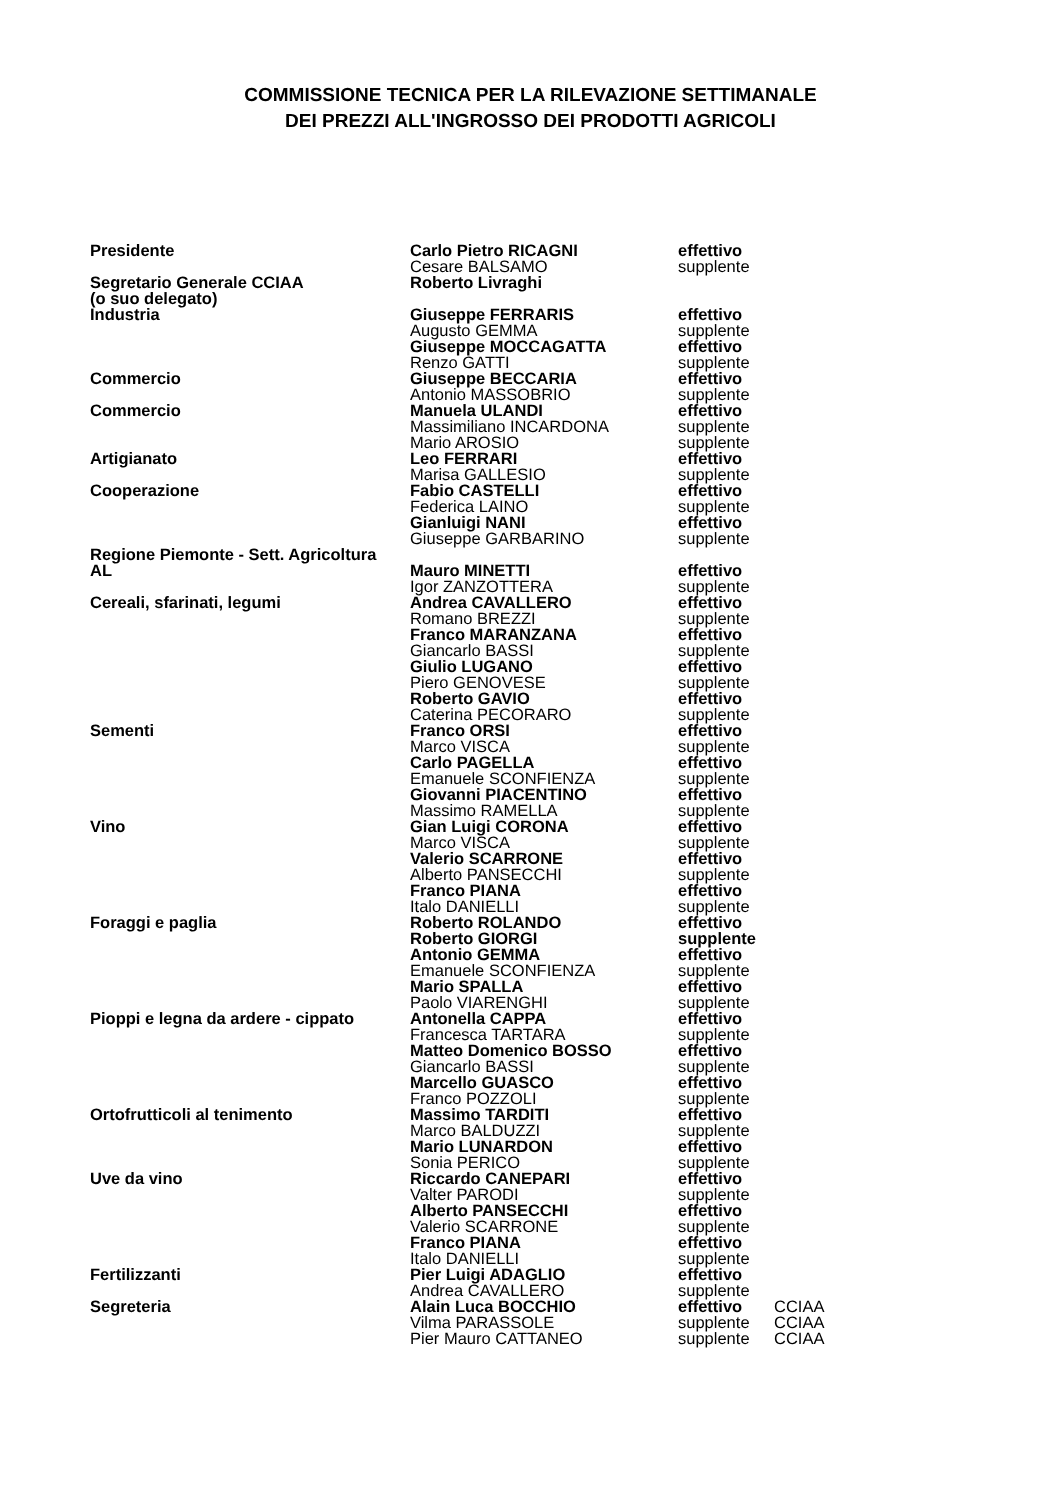COMMISSIONE TECNICA PER LA RILEVAZIONE SETTIMANALE
DEI PREZZI ALL'INGROSSO DEI PRODOTTI AGRICOLI
| Presidente | Carlo Pietro RICAGNI | effettivo | |
| | Cesare BALSAMO | supplente | |
| Segretario Generale CCIAA (o suo delegato) | Roberto Livraghi | | |
| Industria | Giuseppe FERRARIS | effettivo | |
| | Augusto GEMMA | supplente | |
| | Giuseppe MOCCAGATTA | effettivo | |
| | Renzo GATTI | supplente | |
| Commercio | Giuseppe BECCARIA | effettivo | |
| | Antonio MASSOBRIO | supplente | |
| Commercio | Manuela ULANDI | effettivo | |
| | Massimiliano INCARDONA | supplente | |
| | Mario AROSIO | supplente | |
| Artigianato | Leo FERRARI | effettivo | |
| | Marisa GALLESIO | supplente | |
| Cooperazione | Fabio CASTELLI | effettivo | |
| | Federica LAINO | supplente | |
| | Gianluigi NANI | effettivo | |
| | Giuseppe GARBARINO | supplente | |
| Regione Piemonte - Sett. Agricoltura | | | |
| AL | Mauro MINETTI | effettivo | |
| | Igor ZANZOTTERA | supplente | |
| Cereali, sfarinati, legumi | Andrea CAVALLERO | effettivo | |
| | Romano BREZZI | supplente | |
| | Franco MARANZANA | effettivo | |
| | Giancarlo BASSI | supplente | |
| | Giulio LUGANO | effettivo | |
| | Piero GENOVESE | supplente | |
| | Roberto GAVIO | effettivo | |
| | Caterina PECORARO | supplente | |
| Sementi | Franco ORSI | effettivo | |
| | Marco VISCA | supplente | |
| | Carlo PAGELLA | effettivo | |
| | Emanuele SCONFIENZA | supplente | |
| | Giovanni PIACENTINO | effettivo | |
| | Massimo RAMELLA | supplente | |
| Vino | Gian Luigi CORONA | effettivo | |
| | Marco VISCA | supplente | |
| | Valerio SCARRONE | effettivo | |
| | Alberto PANSECCHI | supplente | |
| | Franco PIANA | effettivo | |
| | Italo DANIELLI | supplente | |
| Foraggi e paglia | Roberto ROLANDO | effettivo | |
| | Roberto GIORGI | supplente | |
| | Antonio GEMMA | effettivo | |
| | Emanuele SCONFIENZA | supplente | |
| | Mario SPALLA | effettivo | |
| | Paolo VIARENGHI | supplente | |
| Pioppi e legna da ardere - cippato | Antonella CAPPA | effettivo | |
| | Francesca TARTARA | supplente | |
| | Matteo Domenico BOSSO | effettivo | |
| | Giancarlo BASSI | supplente | |
| | Marcello GUASCO | effettivo | |
| | Franco POZZOLI | supplente | |
| Ortofrutticoli al tenimento | Massimo TARDITI | effettivo | |
| | Marco BALDUZZI | supplente | |
| | Mario LUNARDON | effettivo | |
| | Sonia PERICO | supplente | |
| Uve da vino | Riccardo CANEPARI | effettivo | |
| | Valter PARODI | supplente | |
| | Alberto PANSECCHI | effettivo | |
| | Valerio SCARRONE | supplente | |
| | Franco PIANA | effettivo | |
| | Italo DANIELLI | supplente | |
| Fertilizzanti | Pier Luigi ADAGLIO | effettivo | |
| | Andrea CAVALLERO | supplente | |
| Segreteria | Alain Luca BOCCHIO | effettivo | CCIAA |
| | Vilma PARASSOLE | supplente | CCIAA |
| | Pier Mauro CATTANEO | supplente | CCIAA |